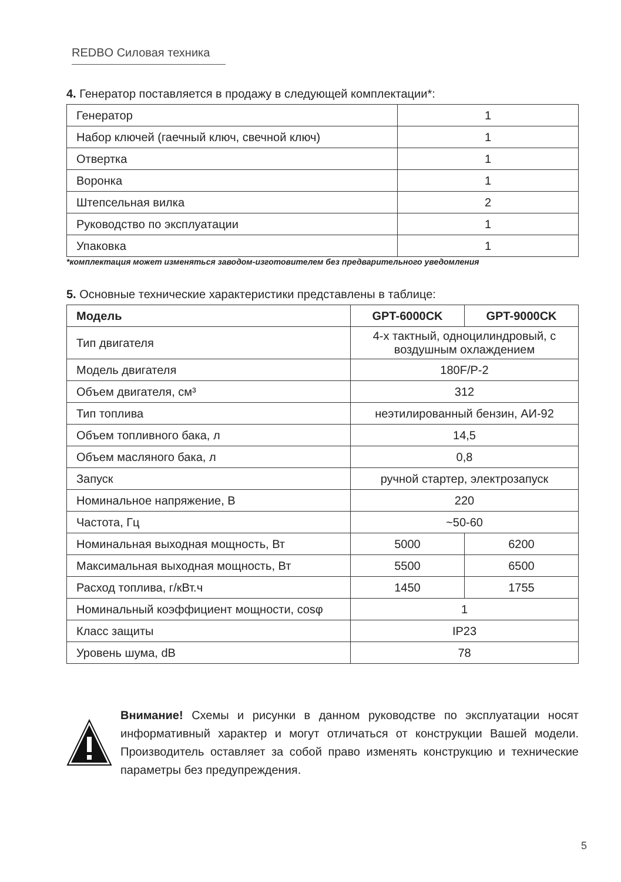REDBO Силовая техника
4. Генератор поставляется в продажу в следующей комплектации*:
| Генератор | 1 |
| Набор ключей (гаечный ключ, свечной ключ) | 1 |
| Отвертка | 1 |
| Воронка | 1 |
| Штепсельная вилка | 2 |
| Руководство по эксплуатации | 1 |
| Упаковка | 1 |
*комплектация может изменяться заводом-изготовителем без предварительного уведомления
5. Основные технические характеристики представлены в таблице:
| Модель | GPT-6000CK | GPT-9000CK |
| --- | --- | --- |
| Тип двигателя | 4-х тактный, одноцилиндровый, с воздушным охлаждением | |
| Модель двигателя | 180F/P-2 | |
| Объем двигателя, см³ | 312 | |
| Тип топлива | неэтилированный бензин, АИ-92 | |
| Объем топливного бака, л | 14,5 | |
| Объем масляного бака, л | 0,8 | |
| Запуск | ручной стартер, электрозапуск | |
| Номинальное напряжение, В | 220 | |
| Частота, Гц | ~50-60 | |
| Номинальная выходная мощность, Вт | 5000 | 6200 |
| Максимальная выходная мощность, Вт | 5500 | 6500 |
| Расход топлива, г/кВт.ч | 1450 | 1755 |
| Номинальный коэффициент мощности, cosφ | 1 | |
| Класс защиты | IP23 | |
| Уровень шума, dB | 78 | |
Внимание! Схемы и рисунки в данном руководстве по эксплуатации носят информативный характер и могут отличаться от конструкции Вашей модели. Производитель оставляет за собой право изменять конструкцию и технические параметры без предупреждения.
5